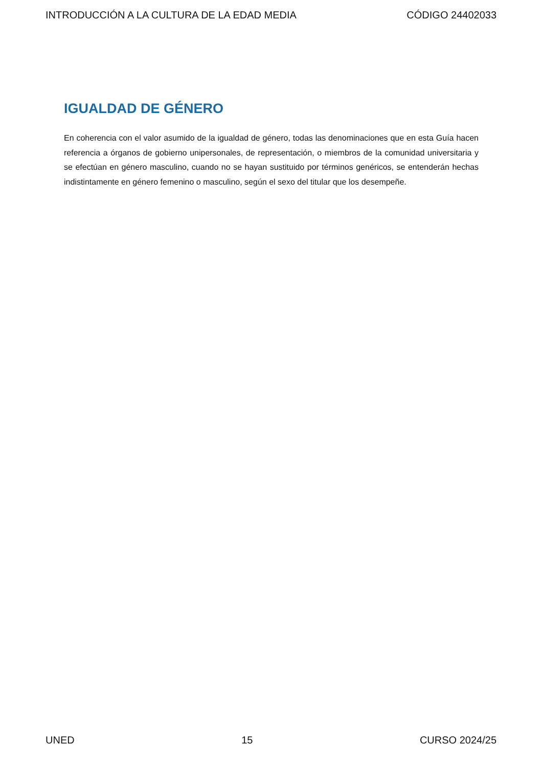INTRODUCCIÓN A LA CULTURA DE LA EDAD MEDIA CÓDIGO 24402033
IGUALDAD DE GÉNERO
En coherencia con el valor asumido de la igualdad de género, todas las denominaciones que en esta Guía hacen referencia a órganos de gobierno unipersonales, de representación, o miembros de la comunidad universitaria y se efectúan en género masculino, cuando no se hayan sustituido por términos genéricos, se entenderán hechas indistintamente en género femenino o masculino, según el sexo del titular que los desempeñe.
UNED 15 CURSO 2024/25